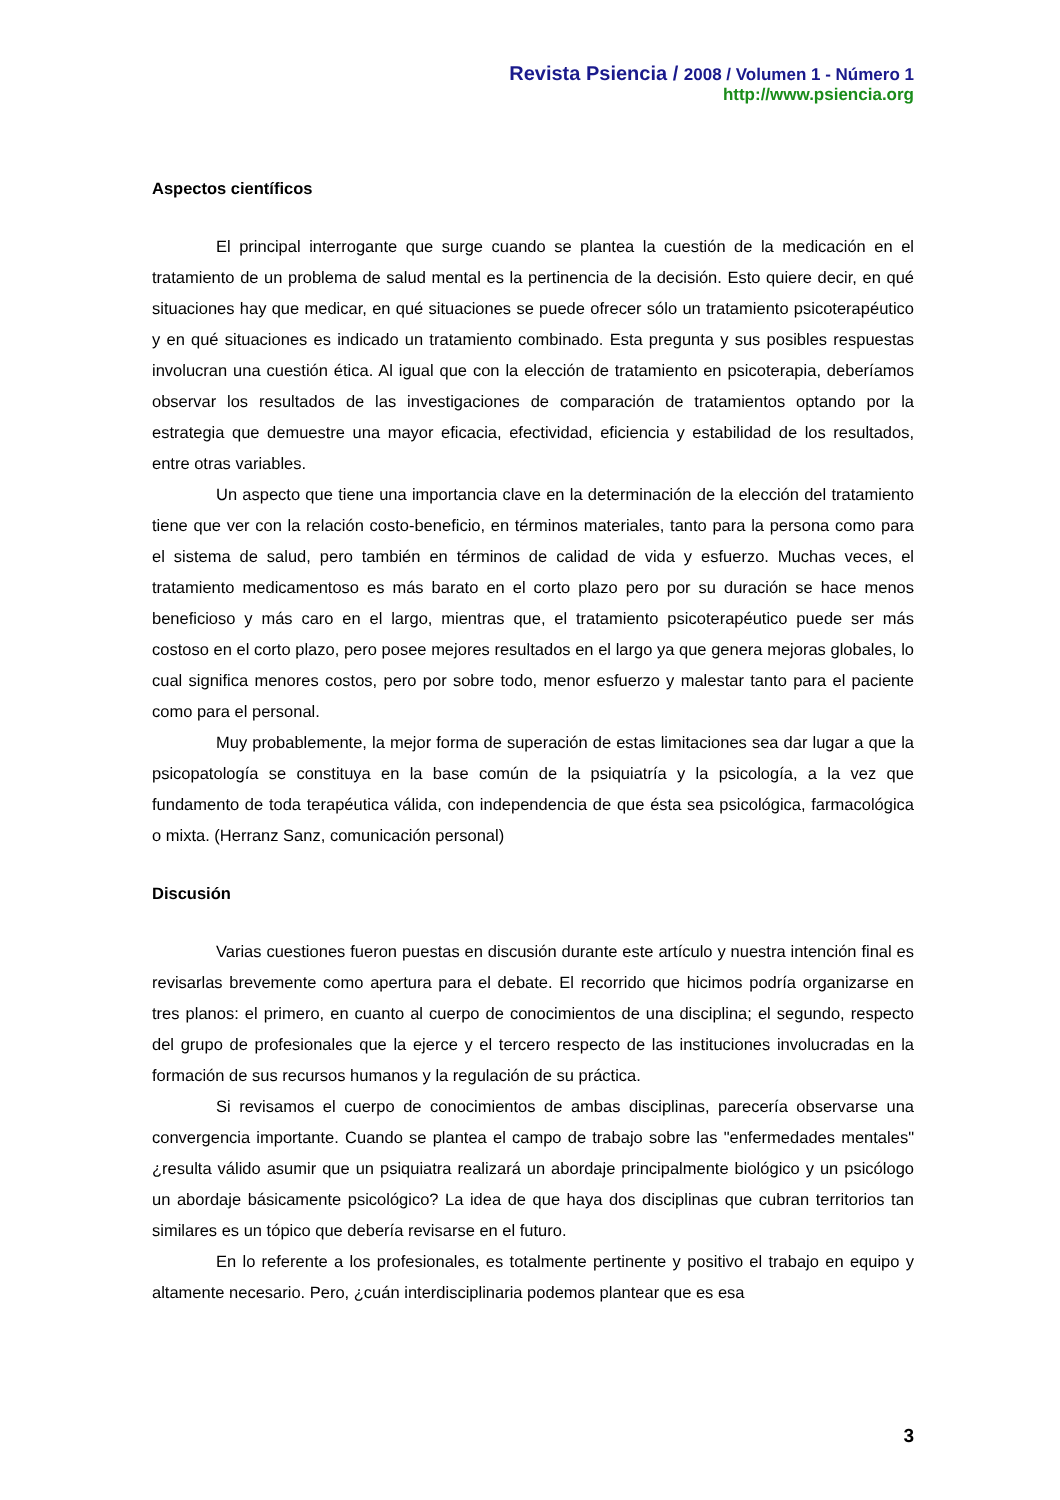Revista Psiencia / 2008 / Volumen 1 - Número 1
http://www.psiencia.org
Aspectos científicos
El principal interrogante que surge cuando se plantea la cuestión de la medicación en el tratamiento de un problema de salud mental es la pertinencia de la decisión. Esto quiere decir, en qué situaciones hay que medicar, en qué situaciones se puede ofrecer sólo un tratamiento psicoterapéutico y en qué situaciones es indicado un tratamiento combinado. Esta pregunta y sus posibles respuestas involucran una cuestión ética. Al igual que con la elección de tratamiento en psicoterapia, deberíamos observar los resultados de las investigaciones de comparación de tratamientos optando por la estrategia que demuestre una mayor eficacia, efectividad, eficiencia y estabilidad de los resultados, entre otras variables.
Un aspecto que tiene una importancia clave en la determinación de la elección del tratamiento tiene que ver con la relación costo-beneficio, en términos materiales, tanto para la persona como para el sistema de salud, pero también en términos de calidad de vida y esfuerzo. Muchas veces, el tratamiento medicamentoso es más barato en el corto plazo pero por su duración se hace menos beneficioso y más caro en el largo, mientras que, el tratamiento psicoterapéutico puede ser más costoso en el corto plazo, pero posee mejores resultados en el largo ya que genera mejoras globales, lo cual significa menores costos, pero por sobre todo, menor esfuerzo y malestar tanto para el paciente como para el personal.
Muy probablemente, la mejor forma de superación de estas limitaciones sea dar lugar a que la psicopatología se constituya en la base común de la psiquiatría y la psicología, a la vez que fundamento de toda terapéutica válida, con independencia de que ésta sea psicológica, farmacológica o mixta. (Herranz Sanz, comunicación personal)
Discusión
Varias cuestiones fueron puestas en discusión durante este artículo y nuestra intención final es revisarlas brevemente como apertura para el debate. El recorrido que hicimos podría organizarse en tres planos: el primero, en cuanto al cuerpo de conocimientos de una disciplina; el segundo, respecto del grupo de profesionales que la ejerce y el tercero respecto de las instituciones involucradas en la formación de sus recursos humanos y la regulación de su práctica.
Si revisamos el cuerpo de conocimientos de ambas disciplinas, parecería observarse una convergencia importante. Cuando se plantea el campo de trabajo sobre las "enfermedades mentales" ¿resulta válido asumir que un psiquiatra realizará un abordaje principalmente biológico y un psicólogo un abordaje básicamente psicológico? La idea de que haya dos disciplinas que cubran territorios tan similares es un tópico que debería revisarse en el futuro.
En lo referente a los profesionales, es totalmente pertinente y positivo el trabajo en equipo y altamente necesario. Pero, ¿cuán interdisciplinaria podemos plantear que es esa
3